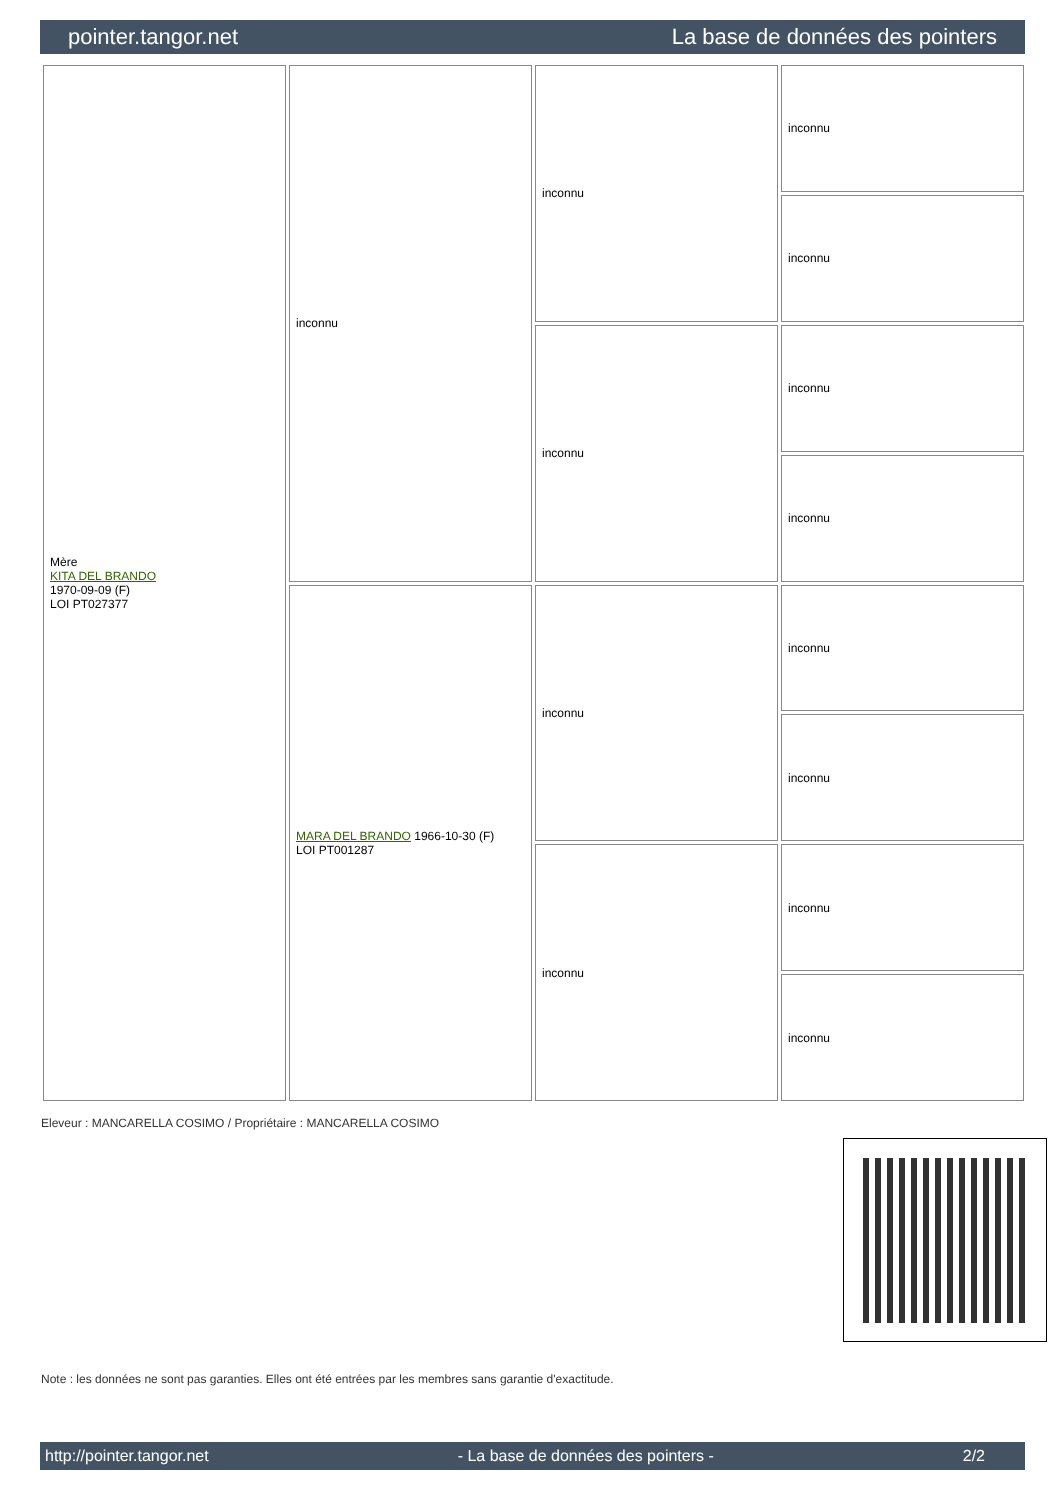pointer.tangor.net La base de données des pointers
| Mère KITA DEL BRANDO 1970-09-09 (F) LOI PT027377 | inconnu | inconnu | inconnu |
| | | | inconnu |
| | | inconnu | inconnu |
| | | | inconnu |
| | MARA DEL BRANDO 1966-10-30 (F) LOI PT001287 | inconnu | inconnu |
| | | | inconnu |
| | | inconnu | inconnu |
| | | | inconnu |
Eleveur : MANCARELLA COSIMO / Propriétaire : MANCARELLA COSIMO
Note : les données ne sont pas garanties. Elles ont été entrées par les membres sans garantie d'exactitude.
http://pointer.tangor.net - La base de données des pointers - 2/2